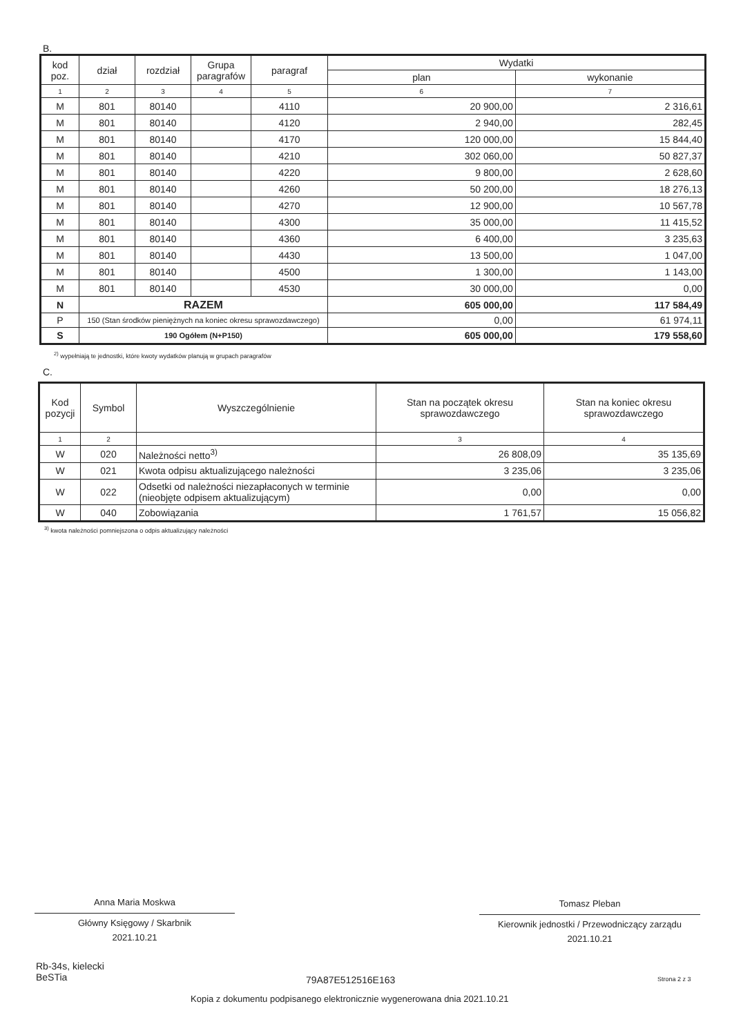B.
| kod poz. | dział | rozdział | Grupa paragrafów | paragraf | Wydatki | |
| --- | --- | --- | --- | --- | --- | --- |
| | | | | | plan | wykonanie |
| 1 | 2 | 3 | 4 | 5 | 6 | 7 |
| M | 801 | 80140 | | 4110 | 20 900,00 | 2 316,61 |
| M | 801 | 80140 | | 4120 | 2 940,00 | 282,45 |
| M | 801 | 80140 | | 4170 | 120 000,00 | 15 844,40 |
| M | 801 | 80140 | | 4210 | 302 060,00 | 50 827,37 |
| M | 801 | 80140 | | 4220 | 9 800,00 | 2 628,60 |
| M | 801 | 80140 | | 4260 | 50 200,00 | 18 276,13 |
| M | 801 | 80140 | | 4270 | 12 900,00 | 10 567,78 |
| M | 801 | 80140 | | 4300 | 35 000,00 | 11 415,52 |
| M | 801 | 80140 | | 4360 | 6 400,00 | 3 235,63 |
| M | 801 | 80140 | | 4430 | 13 500,00 | 1 047,00 |
| M | 801 | 80140 | | 4500 | 1 300,00 | 1 143,00 |
| M | 801 | 80140 | | 4530 | 30 000,00 | 0,00 |
| N | RAZEM | | | | 605 000,00 | 117 584,49 |
| P | 150 (Stan środków pieniężnych na koniec okresu sprawozdawczego) | | | | 0,00 | 61 974,11 |
| S | 190 Ogółem (N+P150) | | | | 605 000,00 | 179 558,60 |
<sup>2)</sup> wypełniają te jednostki, które kwoty wydatków planują w grupach paragrafów
C.
| Kod pozycji | Symbol | Wyszczególnienie | Stan na początek okresu sprawozdawczego | Stan na koniec okresu sprawozdawczego |
| --- | --- | --- | --- | --- |
| 1 | 2 | | 3 | 4 |
| W | 020 | Należności netto<sup>3)</sup> | 26 808,09 | 35 135,69 |
| W | 021 | Kwota odpisu aktualizującego należności | 3 235,06 | 3 235,06 |
| W | 022 | Odsetki od należności niezapłaconych w terminie (nieobjęte odpisem aktualizującym) | 0,00 | 0,00 |
| W | 040 | Zobowiązania | 1 761,57 | 15 056,82 |
<sup>3)</sup> kwota należności pomniejszona o odpis aktualizujący należności
Anna Maria Moskwa
Główny Księgowy / Skarbnik
2021.10.21
Tomasz Pleban
Kierownik jednostki / Przewodniczący zarządu
2021.10.21
Rb-34s, kielecki
BeSTia
79A87E512516E163 Strona 2 z 3
Kopia z dokumentu podpisanego elektronicznie wygenerowana dnia 2021.10.21